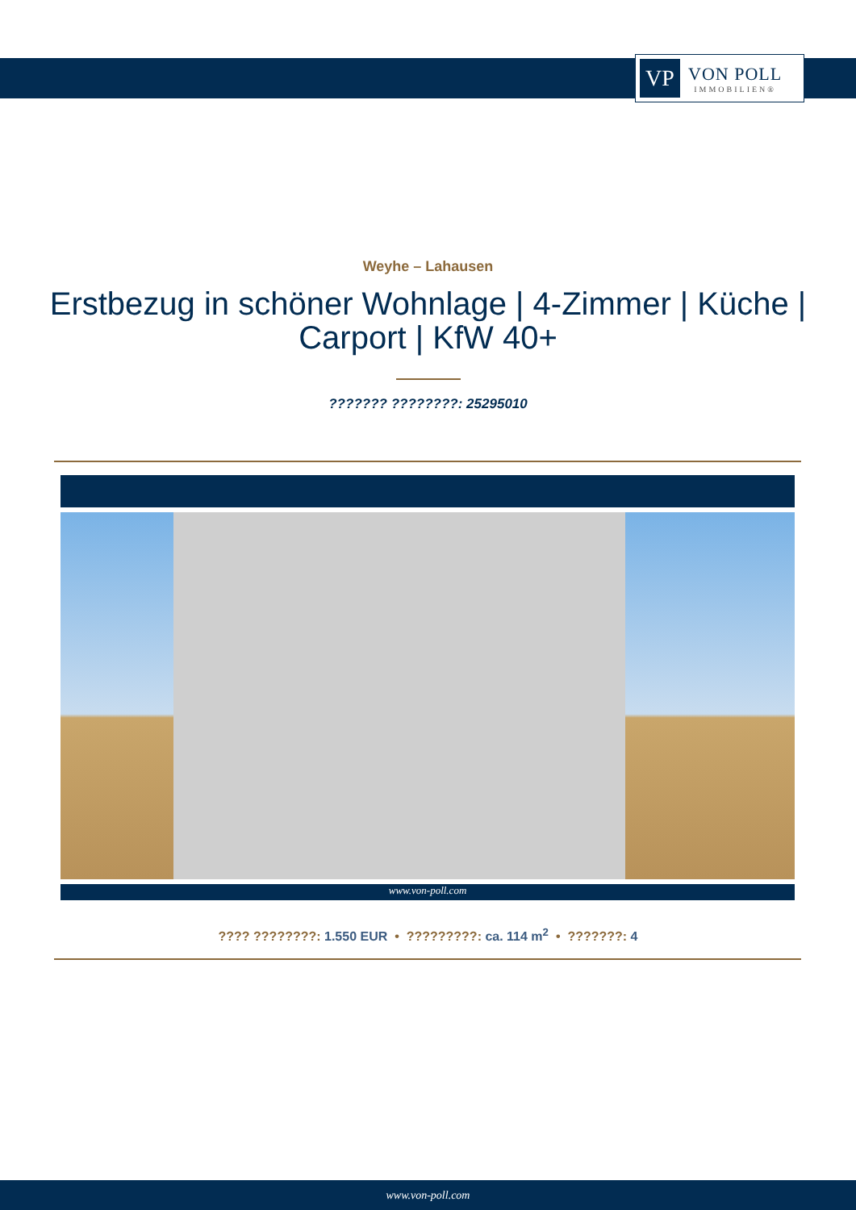VP
VON POLL
IMMOBILIEN®
Weyhe – Lahausen
Erstbezug in schöner Wohnlage | 4-Zimmer | Küche | Carport | KfW 40+
??????? ????????: 25295010
www.von-poll.com
???? ????????: 1.550 EUR • ?????????: ca. 114 m<sup>2</sup> • ???????: 4
www.von-poll.com